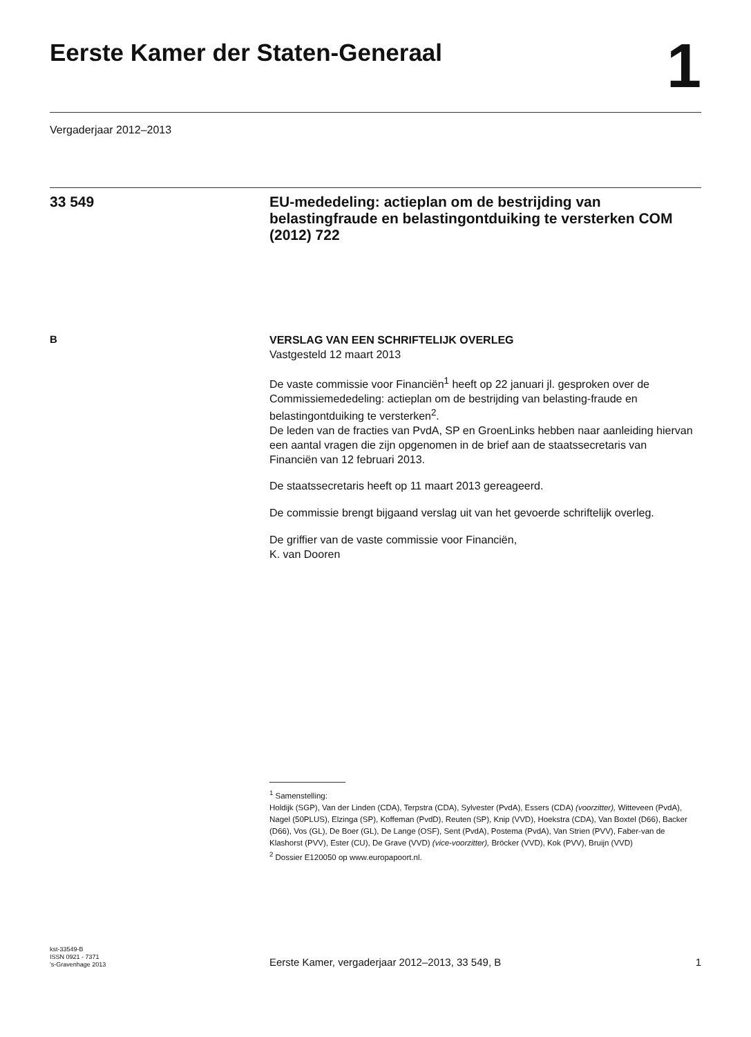Eerste Kamer der Staten-Generaal
1
Vergaderjaar 2012–2013
33 549
EU-mededeling: actieplan om de bestrijding van belastingfraude en belastingontduiking te versterken COM (2012) 722
B
VERSLAG VAN EEN SCHRIFTELIJK OVERLEG
Vastgesteld 12 maart 2013
De vaste commissie voor Financiën<sup>1</sup> heeft op 22 januari jl. gesproken over de Commissiemededeling: actieplan om de bestrijding van belasting-fraude en belastingontduiking te versterken<sup>2</sup>.
De leden van de fracties van PvdA, SP en GroenLinks hebben naar aanleiding hiervan een aantal vragen die zijn opgenomen in de brief aan de staatssecretaris van Financiën van 12 februari 2013.
De staatssecretaris heeft op 11 maart 2013 gereageerd.
De commissie brengt bijgaand verslag uit van het gevoerde schriftelijk overleg.
De griffier van de vaste commissie voor Financiën,
K. van Dooren
<sup>1</sup> Samenstelling:
Holdijk (SGP), Van der Linden (CDA), Terpstra (CDA), Sylvester (PvdA), Essers (CDA) (voorzitter), Witteveen (PvdA), Nagel (50PLUS), Elzinga (SP), Koffeman (PvdD), Reuten (SP), Knip (VVD), Hoekstra (CDA), Van Boxtel (D66), Backer (D66), Vos (GL), De Boer (GL), De Lange (OSF), Sent (PvdA), Postema (PvdA), Van Strien (PVV), Faber-van de Klashorst (PVV), Ester (CU), De Grave (VVD) (vice-voorzitter), Bröcker (VVD), Kok (PVV), Bruijn (VVD)
<sup>2</sup> Dossier E120050 op www.europapoort.nl.
kst-33549-B
ISSN 0921 - 7371
's-Gravenhage 2013
Eerste Kamer, vergaderjaar 2012–2013, 33 549, B
1